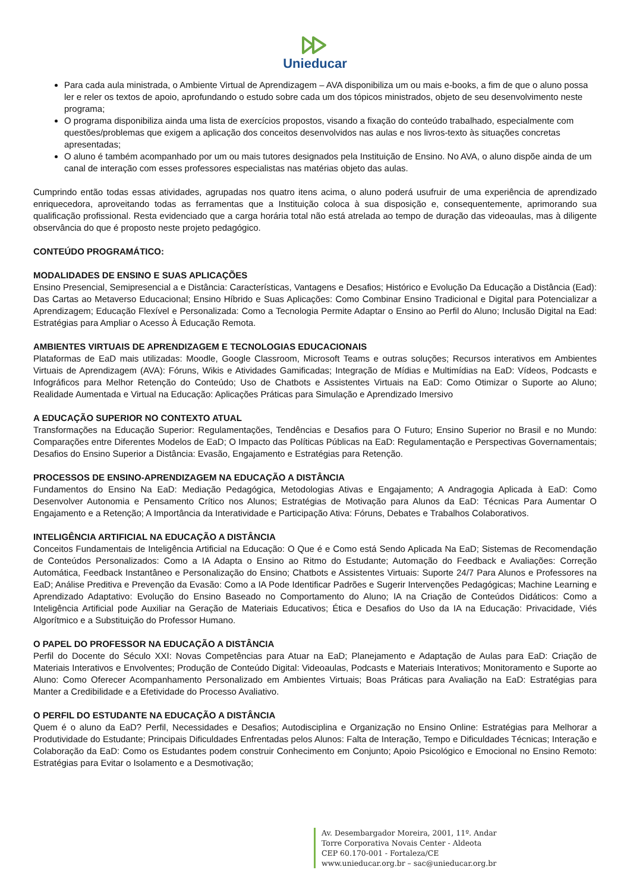Unieducar
Para cada aula ministrada, o Ambiente Virtual de Aprendizagem – AVA disponibiliza um ou mais e-books, a fim de que o aluno possa ler e reler os textos de apoio, aprofundando o estudo sobre cada um dos tópicos ministrados, objeto de seu desenvolvimento neste programa;
O programa disponibiliza ainda uma lista de exercícios propostos, visando a fixação do conteúdo trabalhado, especialmente com questões/problemas que exigem a aplicação dos conceitos desenvolvidos nas aulas e nos livros-texto às situações concretas apresentadas;
O aluno é também acompanhado por um ou mais tutores designados pela Instituição de Ensino. No AVA, o aluno dispõe ainda de um canal de interação com esses professores especialistas nas matérias objeto das aulas.
Cumprindo então todas essas atividades, agrupadas nos quatro itens acima, o aluno poderá usufruir de uma experiência de aprendizado enriquecedora, aproveitando todas as ferramentas que a Instituição coloca à sua disposição e, consequentemente, aprimorando sua qualificação profissional. Resta evidenciado que a carga horária total não está atrelada ao tempo de duração das videoaulas, mas à diligente observância do que é proposto neste projeto pedagógico.
CONTEÚDO PROGRAMÁTICO:
MODALIDADES DE ENSINO E SUAS APLICAÇÕES
Ensino Presencial, Semipresencial a e Distância: Características, Vantagens e Desafios; Histórico e Evolução Da Educação a Distância (Ead): Das Cartas ao Metaverso Educacional; Ensino Híbrido e Suas Aplicações: Como Combinar Ensino Tradicional e Digital para Potencializar a Aprendizagem; Educação Flexível e Personalizada: Como a Tecnologia Permite Adaptar o Ensino ao Perfil do Aluno; Inclusão Digital na Ead: Estratégias para Ampliar o Acesso À Educação Remota.
AMBIENTES VIRTUAIS DE APRENDIZAGEM E TECNOLOGIAS EDUCACIONAIS
Plataformas de EaD mais utilizadas: Moodle, Google Classroom, Microsoft Teams e outras soluções; Recursos interativos em Ambientes Virtuais de Aprendizagem (AVA): Fóruns, Wikis e Atividades Gamificadas; Integração de Mídias e Multimídias na EaD: Vídeos, Podcasts e Infográficos para Melhor Retenção do Conteúdo; Uso de Chatbots e Assistentes Virtuais na EaD: Como Otimizar o Suporte ao Aluno; Realidade Aumentada e Virtual na Educação: Aplicações Práticas para Simulação e Aprendizado Imersivo
A EDUCAÇÃO SUPERIOR NO CONTEXTO ATUAL
Transformações na Educação Superior: Regulamentações, Tendências e Desafios para O Futuro; Ensino Superior no Brasil e no Mundo: Comparações entre Diferentes Modelos de EaD; O Impacto das Políticas Públicas na EaD: Regulamentação e Perspectivas Governamentais; Desafios do Ensino Superior a Distância: Evasão, Engajamento e Estratégias para Retenção.
PROCESSOS DE ENSINO-APRENDIZAGEM NA EDUCAÇÃO A DISTÂNCIA
Fundamentos do Ensino Na EaD: Mediação Pedagógica, Metodologias Ativas e Engajamento; A Andragogia Aplicada à EaD: Como Desenvolver Autonomia e Pensamento Crítico nos Alunos; Estratégias de Motivação para Alunos da EaD: Técnicas Para Aumentar O Engajamento e a Retenção; A Importância da Interatividade e Participação Ativa: Fóruns, Debates e Trabalhos Colaborativos.
INTELIGÊNCIA ARTIFICIAL NA EDUCAÇÃO A DISTÂNCIA
Conceitos Fundamentais de Inteligência Artificial na Educação: O Que é e Como está Sendo Aplicada Na EaD; Sistemas de Recomendação de Conteúdos Personalizados: Como a IA Adapta o Ensino ao Ritmo do Estudante; Automação do Feedback e Avaliações: Correção Automática, Feedback Instantâneo e Personalização do Ensino; Chatbots e Assistentes Virtuais: Suporte 24/7 Para Alunos e Professores na EaD; Análise Preditiva e Prevenção da Evasão: Como a IA Pode Identificar Padrões e Sugerir Intervenções Pedagógicas; Machine Learning e Aprendizado Adaptativo: Evolução do Ensino Baseado no Comportamento do Aluno; IA na Criação de Conteúdos Didáticos: Como a Inteligência Artificial pode Auxiliar na Geração de Materiais Educativos; Ética e Desafios do Uso da IA na Educação: Privacidade, Viés Algorítmico e a Substituição do Professor Humano.
O PAPEL DO PROFESSOR NA EDUCAÇÃO A DISTÂNCIA
Perfil do Docente do Século XXI: Novas Competências para Atuar na EaD; Planejamento e Adaptação de Aulas para EaD: Criação de Materiais Interativos e Envolventes; Produção de Conteúdo Digital: Videoaulas, Podcasts e Materiais Interativos; Monitoramento e Suporte ao Aluno: Como Oferecer Acompanhamento Personalizado em Ambientes Virtuais; Boas Práticas para Avaliação na EaD: Estratégias para Manter a Credibilidade e a Efetividade do Processo Avaliativo.
O PERFIL DO ESTUDANTE NA EDUCAÇÃO A DISTÂNCIA
Quem é o aluno da EaD? Perfil, Necessidades e Desafios; Autodisciplina e Organização no Ensino Online: Estratégias para Melhorar a Produtividade do Estudante; Principais Dificuldades Enfrentadas pelos Alunos: Falta de Interação, Tempo e Dificuldades Técnicas; Interação e Colaboração da EaD: Como os Estudantes podem construir Conhecimento em Conjunto; Apoio Psicológico e Emocional no Ensino Remoto: Estratégias para Evitar o Isolamento e a Desmotivação;
Av. Desembargador Moreira, 2001, 11º. Andar
Torre Corporativa Novais Center - Aldeota
CEP 60.170-001 - Fortaleza/CE
www.unieducar.org.br – sac@unieducar.org.br